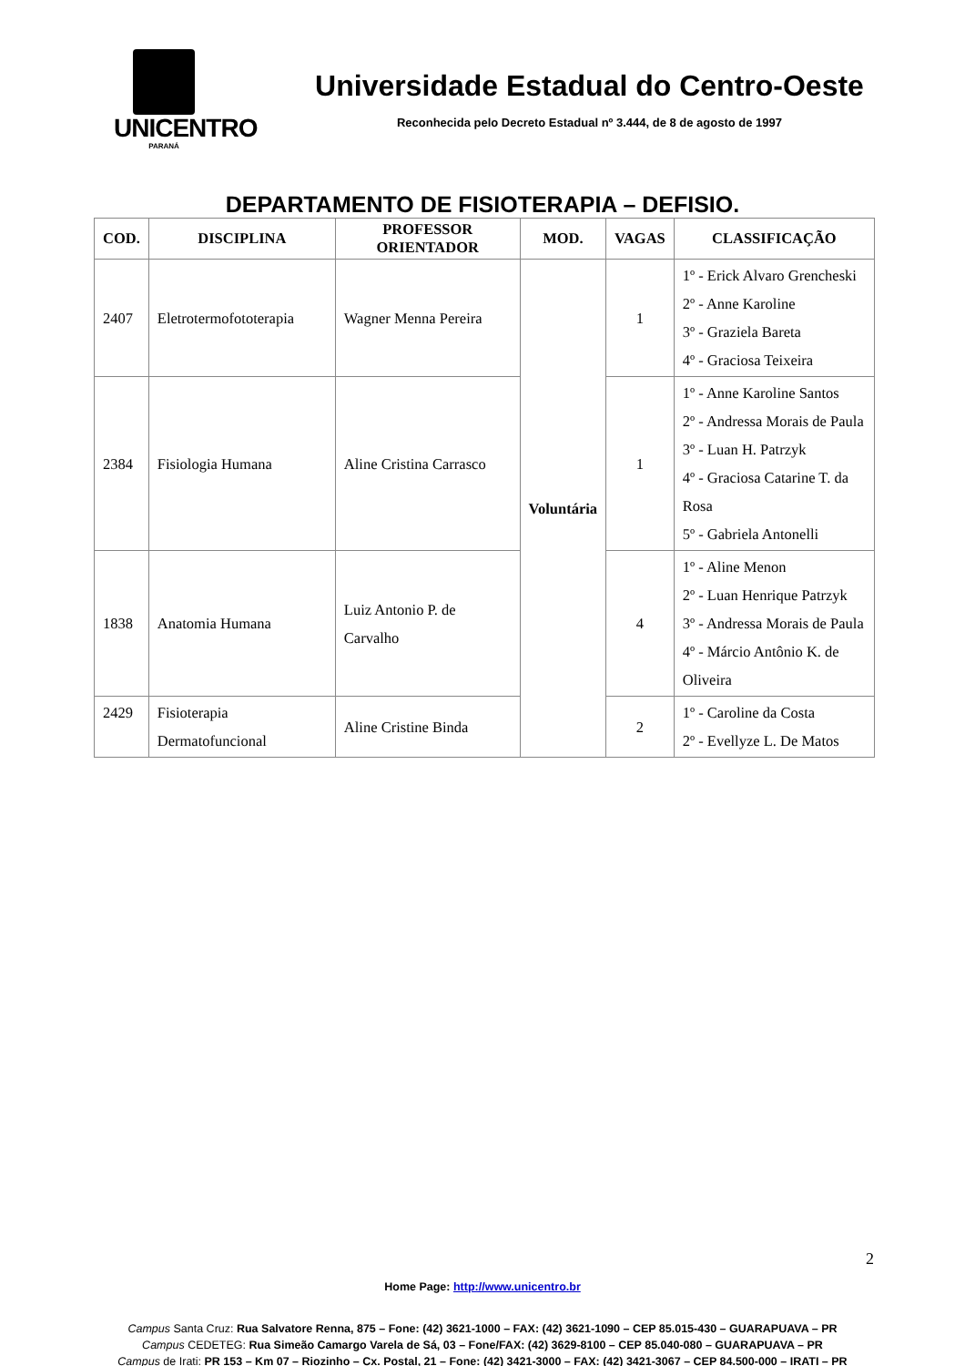UNICENTRO
PARANÁ
Universidade Estadual do Centro-Oeste
Reconhecida pelo Decreto Estadual nº 3.444, de 8 de agosto de 1997
DEPARTAMENTO DE FISIOTERAPIA – DEFISIO.
| COD. | DISCIPLINA | PROFESSOR ORIENTADOR | MOD. | VAGAS | CLASSIFICAÇÃO |
| --- | --- | --- | --- | --- | --- |
| 2407 | Eletrotermofototerapia | Wagner Menna Pereira | Voluntária | 1 | 1º - Erick Alvaro Grencheski 2º - Anne Karoline 3º - Graziela Bareta 4º - Graciosa Teixeira |
| 2384 | Fisiologia Humana | Aline Cristina Carrasco | | 1 | 1º - Anne Karoline Santos 2º - Andressa Morais de Paula 3º - Luan H. Patrzyk 4º - Graciosa Catarine T. da Rosa 5º - Gabriela Antonelli |
| 1838 | Anatomia Humana | Luiz Antonio P. de Carvalho | | 4 | 1º - Aline Menon 2º - Luan Henrique Patrzyk 3º - Andressa Morais de Paula 4º - Márcio Antônio K. de Oliveira |
| 2429 | Fisioterapia Dermatofuncional | Aline Cristine Binda | | 2 | 1º - Caroline da Costa 2º - Evellyze L. De Matos |
2
Home Page: http://www.unicentro.br
Campus Santa Cruz: Rua Salvatore Renna, 875 – Fone: (42) 3621-1000 – FAX: (42) 3621-1090 – CEP 85.015-430 – GUARAPUAVA – PR
Campus CEDETEG: Rua Simeão Camargo Varela de Sá, 03 – Fone/FAX: (42) 3629-8100 – CEP 85.040-080 – GUARAPUAVA – PR
Campus de Irati: PR 153 – Km 07 – Riozinho – Cx. Postal, 21 – Fone: (42) 3421-3000 – FAX: (42) 3421-3067 – CEP 84.500-000 – IRATI – PR